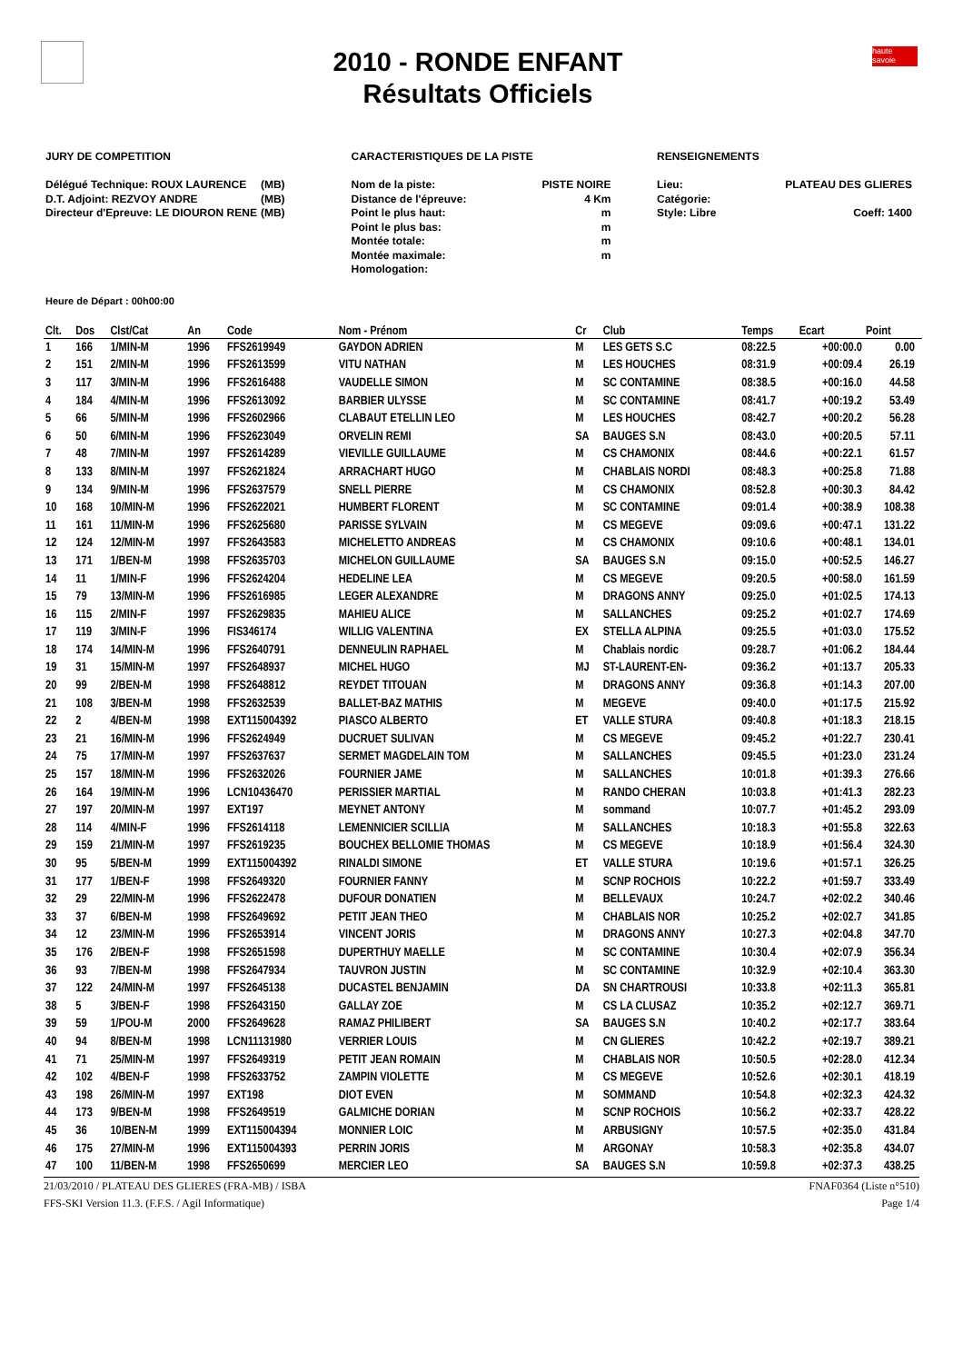2010 - RONDE ENFANT
Résultats Officiels
haute savoie
JURY DE COMPETITION
| Délégué Technique: ROUX LAURENCE | (MB) |
| D.T. Adjoint: REZVOY ANDRE | (MB) |
| Directeur d'Epreuve: LE DIOURON RENE | (MB) |
CARACTERISTIQUES DE LA PISTE
| Nom de la piste: | PISTE NOIRE |
| Distance de l'épreuve: | 4 Km |
| Point le plus haut: | m |
| Point le plus bas: | m |
| Montée totale: | m |
| Montée maximale: | m |
| Homologation: | |
RENSEIGNEMENTS
| Lieu: | PLATEAU DES GLIERES |
| Catégorie: | |
| Style: Libre | Coeff: 1400 |
Heure de Départ : 00h00:00
| Clt. | Dos | Clst/Cat | An | Code | Nom - Prénom | Cr | Club | Temps | Ecart | Point | |
| --- | --- | --- | --- | --- | --- | --- | --- | --- | --- | --- | --- |
| 1 | 166 | 1/MIN-M | 1996 | FFS2619949 | GAYDON ADRIEN | M | LES GETS S.C | 08:22.5 | +00:00.0 | 0.00 | |
| 2 | 151 | 2/MIN-M | 1996 | FFS2613599 | VITU NATHAN | M | LES HOUCHES | 08:31.9 | +00:09.4 | 26.19 | |
| 3 | 117 | 3/MIN-M | 1996 | FFS2616488 | VAUDELLE SIMON | M | SC CONTAMINE | 08:38.5 | +00:16.0 | 44.58 | |
| 4 | 184 | 4/MIN-M | 1996 | FFS2613092 | BARBIER ULYSSE | M | SC CONTAMINE | 08:41.7 | +00:19.2 | 53.49 | |
| 5 | 66 | 5/MIN-M | 1996 | FFS2602966 | CLABAUT ETELLIN LEO | M | LES HOUCHES | 08:42.7 | +00:20.2 | 56.28 | |
| 6 | 50 | 6/MIN-M | 1996 | FFS2623049 | ORVELIN REMI | SA | BAUGES S.N | 08:43.0 | +00:20.5 | 57.11 | |
| 7 | 48 | 7/MIN-M | 1997 | FFS2614289 | VIEVILLE GUILLAUME | M | CS CHAMONIX | 08:44.6 | +00:22.1 | 61.57 | |
| 8 | 133 | 8/MIN-M | 1997 | FFS2621824 | ARRACHART HUGO | M | CHABLAIS NORDI | 08:48.3 | +00:25.8 | 71.88 | |
| 9 | 134 | 9/MIN-M | 1996 | FFS2637579 | SNELL PIERRE | M | CS CHAMONIX | 08:52.8 | +00:30.3 | 84.42 | |
| 10 | 168 | 10/MIN-M | 1996 | FFS2622021 | HUMBERT FLORENT | M | SC CONTAMINE | 09:01.4 | +00:38.9 | 108.38 | |
| 11 | 161 | 11/MIN-M | 1996 | FFS2625680 | PARISSE SYLVAIN | M | CS MEGEVE | 09:09.6 | +00:47.1 | 131.22 | |
| 12 | 124 | 12/MIN-M | 1997 | FFS2643583 | MICHELETTO ANDREAS | M | CS CHAMONIX | 09:10.6 | +00:48.1 | 134.01 | |
| 13 | 171 | 1/BEN-M | 1998 | FFS2635703 | MICHELON GUILLAUME | SA | BAUGES S.N | 09:15.0 | +00:52.5 | 146.27 | |
| 14 | 11 | 1/MIN-F | 1996 | FFS2624204 | HEDELINE LEA | M | CS MEGEVE | 09:20.5 | +00:58.0 | 161.59 | |
| 15 | 79 | 13/MIN-M | 1996 | FFS2616985 | LEGER ALEXANDRE | M | DRAGONS ANNY | 09:25.0 | +01:02.5 | 174.13 | |
| 16 | 115 | 2/MIN-F | 1997 | FFS2629835 | MAHIEU ALICE | M | SALLANCHES | 09:25.2 | +01:02.7 | 174.69 | |
| 17 | 119 | 3/MIN-F | 1996 | FIS346174 | WILLIG VALENTINA | EX | STELLA ALPINA | 09:25.5 | +01:03.0 | 175.52 | |
| 18 | 174 | 14/MIN-M | 1996 | FFS2640791 | DENNEULIN RAPHAEL | M | Chablais nordic | 09:28.7 | +01:06.2 | 184.44 | |
| 19 | 31 | 15/MIN-M | 1997 | FFS2648937 | MICHEL HUGO | MJ | ST-LAURENT-EN- | 09:36.2 | +01:13.7 | 205.33 | |
| 20 | 99 | 2/BEN-M | 1998 | FFS2648812 | REYDET TITOUAN | M | DRAGONS ANNY | 09:36.8 | +01:14.3 | 207.00 | |
| 21 | 108 | 3/BEN-M | 1998 | FFS2632539 | BALLET-BAZ MATHIS | M | MEGEVE | 09:40.0 | +01:17.5 | 215.92 | |
| 22 | 2 | 4/BEN-M | 1998 | EXT115004392 | PIASCO ALBERTO | ET | VALLE STURA | 09:40.8 | +01:18.3 | 218.15 | |
| 23 | 21 | 16/MIN-M | 1996 | FFS2624949 | DUCRUET SULIVAN | M | CS MEGEVE | 09:45.2 | +01:22.7 | 230.41 | |
| 24 | 75 | 17/MIN-M | 1997 | FFS2637637 | SERMET MAGDELAIN TOM | M | SALLANCHES | 09:45.5 | +01:23.0 | 231.24 | |
| 25 | 157 | 18/MIN-M | 1996 | FFS2632026 | FOURNIER JAME | M | SALLANCHES | 10:01.8 | +01:39.3 | 276.66 | |
| 26 | 164 | 19/MIN-M | 1996 | LCN10436470 | PERISSIER MARTIAL | M | RANDO CHERAN | 10:03.8 | +01:41.3 | 282.23 | |
| 27 | 197 | 20/MIN-M | 1997 | EXT197 | MEYNET ANTONY | M | sommand | 10:07.7 | +01:45.2 | 293.09 | |
| 28 | 114 | 4/MIN-F | 1996 | FFS2614118 | LEMENNICIER SCILLIA | M | SALLANCHES | 10:18.3 | +01:55.8 | 322.63 | |
| 29 | 159 | 21/MIN-M | 1997 | FFS2619235 | BOUCHEX BELLOMIE THOMAS | M | CS MEGEVE | 10:18.9 | +01:56.4 | 324.30 | |
| 30 | 95 | 5/BEN-M | 1999 | EXT115004392 | RINALDI SIMONE | ET | VALLE STURA | 10:19.6 | +01:57.1 | 326.25 | |
| 31 | 177 | 1/BEN-F | 1998 | FFS2649320 | FOURNIER FANNY | M | SCNP ROCHOIS | 10:22.2 | +01:59.7 | 333.49 | |
| 32 | 29 | 22/MIN-M | 1996 | FFS2622478 | DUFOUR DONATIEN | M | BELLEVAUX | 10:24.7 | +02:02.2 | 340.46 | |
| 33 | 37 | 6/BEN-M | 1998 | FFS2649692 | PETIT JEAN THEO | M | CHABLAIS NOR | 10:25.2 | +02:02.7 | 341.85 | |
| 34 | 12 | 23/MIN-M | 1996 | FFS2653914 | VINCENT JORIS | M | DRAGONS ANNY | 10:27.3 | +02:04.8 | 347.70 | |
| 35 | 176 | 2/BEN-F | 1998 | FFS2651598 | DUPERTHUY MAELLE | M | SC CONTAMINE | 10:30.4 | +02:07.9 | 356.34 | |
| 36 | 93 | 7/BEN-M | 1998 | FFS2647934 | TAUVRON JUSTIN | M | SC CONTAMINE | 10:32.9 | +02:10.4 | 363.30 | |
| 37 | 122 | 24/MIN-M | 1997 | FFS2645138 | DUCASTEL BENJAMIN | DA | SN CHARTROUSI | 10:33.8 | +02:11.3 | 365.81 | |
| 38 | 5 | 3/BEN-F | 1998 | FFS2643150 | GALLAY ZOE | M | CS LA CLUSAZ | 10:35.2 | +02:12.7 | 369.71 | |
| 39 | 59 | 1/POU-M | 2000 | FFS2649628 | RAMAZ PHILIBERT | SA | BAUGES S.N | 10:40.2 | +02:17.7 | 383.64 | |
| 40 | 94 | 8/BEN-M | 1998 | LCN11131980 | VERRIER LOUIS | M | CN GLIERES | 10:42.2 | +02:19.7 | 389.21 | |
| 41 | 71 | 25/MIN-M | 1997 | FFS2649319 | PETIT JEAN ROMAIN | M | CHABLAIS NOR | 10:50.5 | +02:28.0 | 412.34 | |
| 42 | 102 | 4/BEN-F | 1998 | FFS2633752 | ZAMPIN VIOLETTE | M | CS MEGEVE | 10:52.6 | +02:30.1 | 418.19 | |
| 43 | 198 | 26/MIN-M | 1997 | EXT198 | DIOT EVEN | M | SOMMAND | 10:54.8 | +02:32.3 | 424.32 | |
| 44 | 173 | 9/BEN-M | 1998 | FFS2649519 | GALMICHE DORIAN | M | SCNP ROCHOIS | 10:56.2 | +02:33.7 | 428.22 | |
| 45 | 36 | 10/BEN-M | 1999 | EXT115004394 | MONNIER LOIC | M | ARBUSIGNY | 10:57.5 | +02:35.0 | 431.84 | |
| 46 | 175 | 27/MIN-M | 1996 | EXT115004393 | PERRIN JORIS | M | ARGONAY | 10:58.3 | +02:35.8 | 434.07 | |
| 47 | 100 | 11/BEN-M | 1998 | FFS2650699 | MERCIER LEO | SA | BAUGES S.N | 10:59.8 | +02:37.3 | 438.25 | |
21/03/2010 / PLATEAU DES GLIERES (FRA-MB) / ISBA FNAF0364 (Liste n°510)
FFS-SKI Version 11.3. (F.F.S. / Agil Informatique) Page 1/4